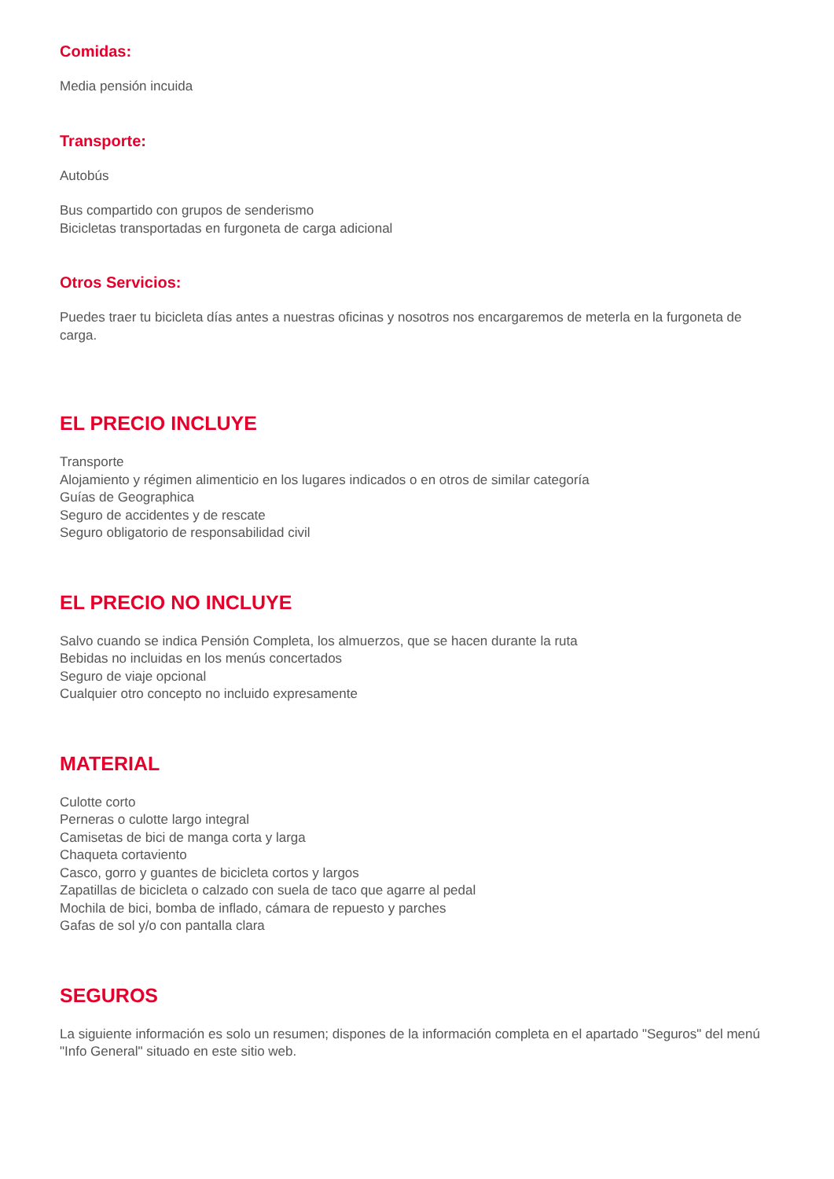Comidas:
Media pensión incuida
Transporte:
Autobús
Bus compartido con grupos de senderismo
Bicicletas transportadas en furgoneta de carga adicional
Otros Servicios:
Puedes traer tu bicicleta días antes a nuestras oficinas y nosotros nos encargaremos de meterla en la furgoneta de carga.
EL PRECIO INCLUYE
Transporte
Alojamiento y régimen alimenticio en los lugares indicados o en otros de similar categoría
Guías de Geographica
Seguro de accidentes y de rescate
Seguro obligatorio de responsabilidad civil
EL PRECIO NO INCLUYE
Salvo cuando se indica Pensión Completa, los almuerzos, que se hacen durante la ruta
Bebidas no incluidas en los menús concertados
Seguro de viaje opcional
Cualquier otro concepto no incluido expresamente
MATERIAL
Culotte corto
Perneras o culotte largo integral
Camisetas de bici de manga corta y larga
Chaqueta cortaviento
Casco, gorro y guantes de bicicleta cortos y largos
Zapatillas de bicicleta o calzado con suela de taco que agarre al pedal
Mochila de bici, bomba de inflado, cámara de repuesto y parches
Gafas de sol y/o con pantalla clara
SEGUROS
La siguiente información es solo un resumen; dispones de la información completa en el apartado "Seguros" del menú "Info General" situado en este sitio web.